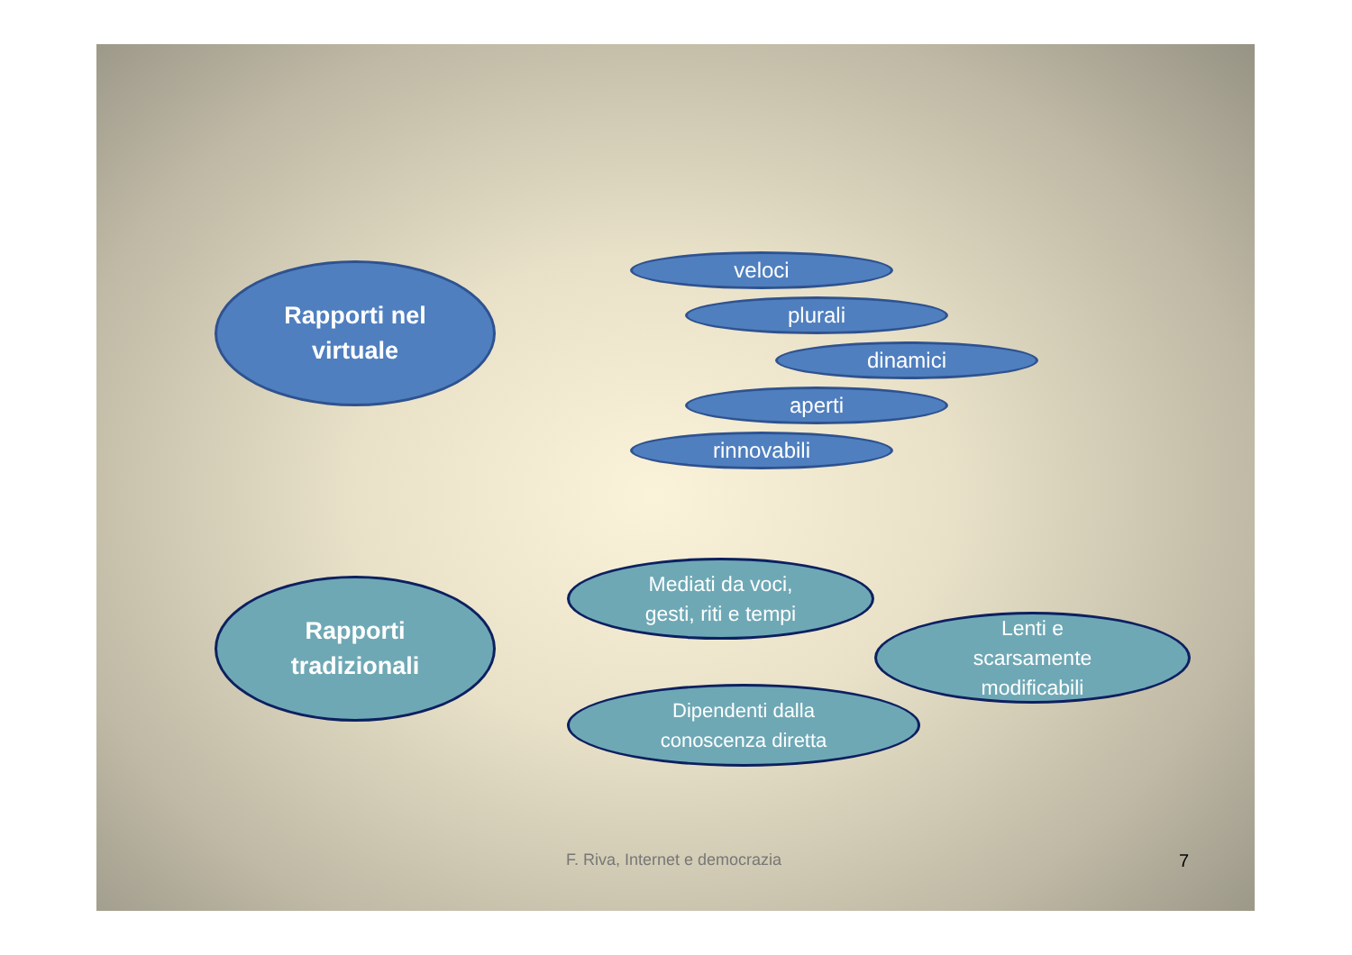Rapporti nel
virtuale
veloci
plurali
dinamici
aperti
rinnovabili
Rapporti
tradizionali
Mediati da voci,
gesti, riti e tempi
Lenti e
scarsamente
modificabili
Dipendenti dalla
conoscenza diretta
F. Riva, Internet e democrazia 7